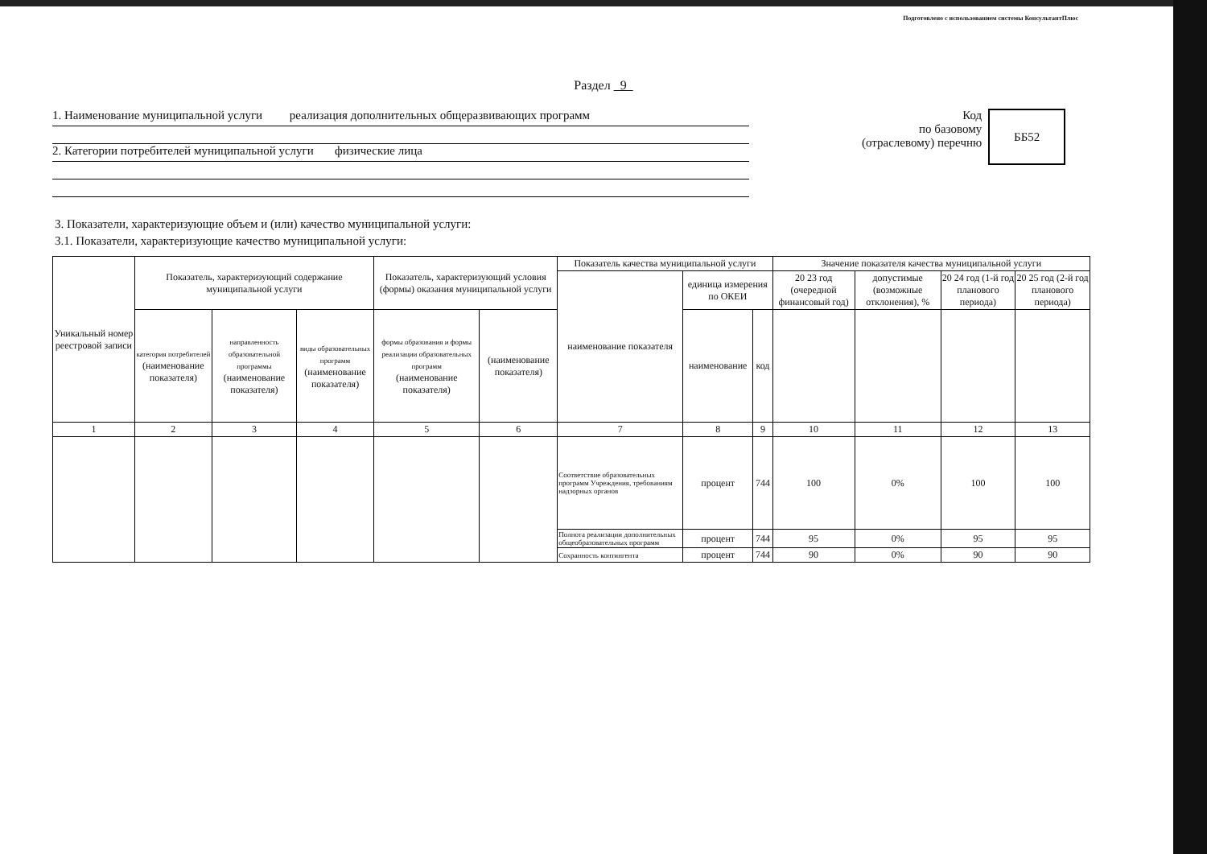Подготовлено с использованием системы КонсультантПлюс
Раздел 9
1. Наименование муниципальной услуги реализация дополнительных общеразвивающих программ
2. Категории потребителей муниципальной услуги физические лица
Код
по базовому
(отраслевому) перечню
ББ52
3. Показатели, характеризующие объем и (или) качество муниципальной услуги:
3.1. Показатели, характеризующие качество муниципальной услуги:
| Уникальный номер реестровой записи | Показатель, характеризующий содержание муниципальной услуги | | | Показатель, характеризующий условия (формы) оказания муниципальной услуги | | Показатель качества муниципальной услуги | | | Значение показателя качества муниципальной услуги | | | |
| --- | --- | --- | --- | --- | --- | --- | --- | --- | --- | --- | --- | --- |
| | | | | | | наименование показателя | единица измерения по ОКЕИ | | 20 23 год (очередной финансовый год) | допустимые (возможные отклонения), % | 20 24 год (1-й год планового периода) | 20 25 год (2-й год планового периода) |
| | категория потребителей (наименование показателя) | направленность образовательной программы (наименование показателя) | виды образовательных программ (наименование показателя) | формы образования и формы реализации образовательных программ (наименование показателя) | (наименование показателя) | | наименование | код | | | | |
| 1 | 2 | 3 | 4 | 5 | 6 | 7 | 8 | 9 | 10 | 11 | 12 | 13 |
| | | | | | | Соответствие образовательных программ Учреждения, требованиям надзорных органов | процент | 744 | 100 | 0% | 100 | 100 |
| | | | | | | Полнота реализации дополнительных общеобразовательных программ | процент | 744 | 95 | 0% | 95 | 95 |
| | | | | | | Сохранность контингента | процент | 744 | 90 | 0% | 90 | 90 |